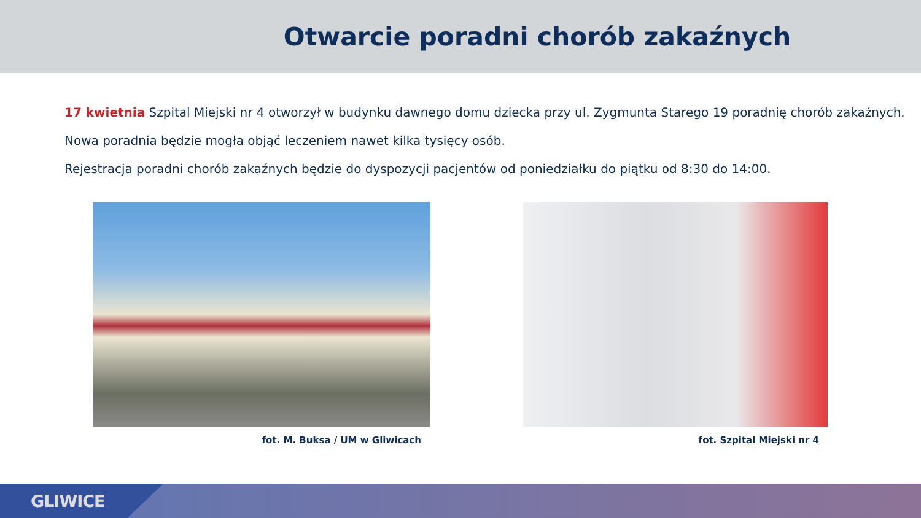Otwarcie poradni chorób zakaźnych
17 kwietnia Szpital Miejski nr 4 otworzył w budynku dawnego domu dziecka przy ul. Zygmunta Starego 19 poradnię chorób zakaźnych.
Nowa poradnia będzie mogła objąć leczeniem nawet kilka tysięcy osób.
Rejestracja poradni chorób zakaźnych będzie do dyspozycji pacjentów od poniedziałku do piątku od 8:30 do 14:00.
fot. M. Buksa / UM w Gliwicach fot. Szpital Miejski nr 4
GLIWICE